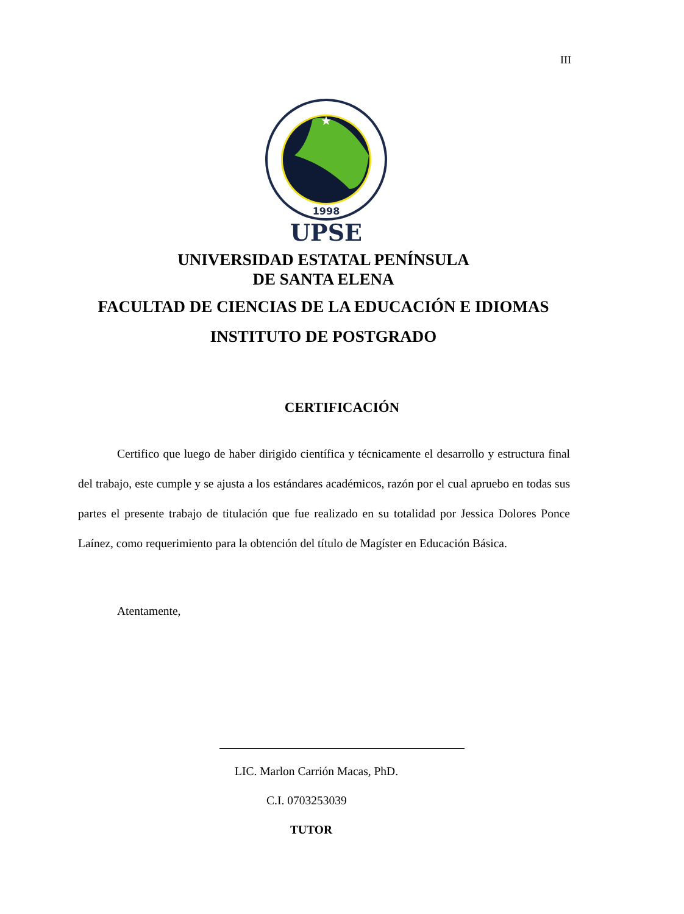III
★
1998
UPSE
UNIVERSIDAD ESTATAL PENÍNSULA
DE SANTA ELENA
FACULTAD DE CIENCIAS DE LA EDUCACIÓN E IDIOMAS
INSTITUTO DE POSTGRADO
CERTIFICACIÓN
Certifico que luego de haber dirigido científica y técnicamente el desarrollo y estructura final del trabajo, este cumple y se ajusta a los estándares académicos, razón por el cual apruebo en todas sus partes el presente trabajo de titulación que fue realizado en su totalidad por Jessica Dolores Ponce Laínez, como requerimiento para la obtención del título de Magíster en Educación Básica.
Atentamente,
LIC. Marlon Carrión Macas, PhD.
C.I. 0703253039
TUTOR